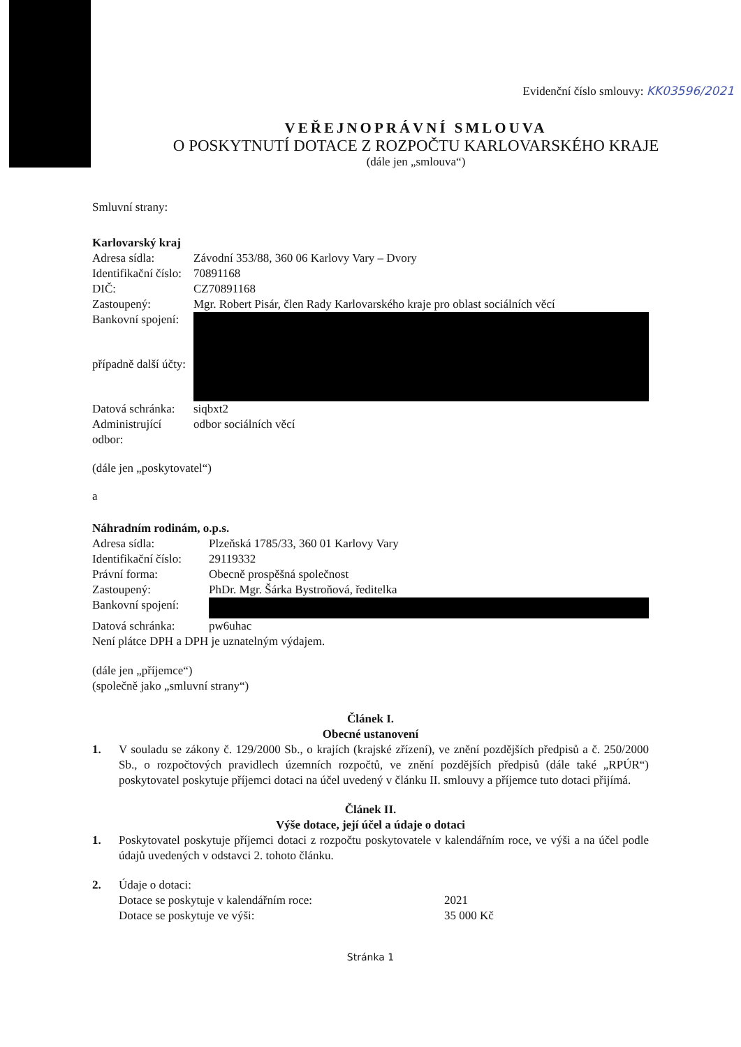Evidenční číslo smlouvy: KK03596/2021
VEŘEJNOPRÁVNÍ SMLOUVA
O POSKYTNUTÍ DOTACE Z ROZPOČTU KARLOVARSKÉHO KRAJE
(dále jen „smlouva“)
Smluvní strany:
| Karlovarský kraj | |
| Adresa sídla: | Závodní 353/88, 360 06 Karlovy Vary – Dvory |
| Identifikační číslo: | 70891168 |
| DIČ: | CZ70891168 |
| Zastoupený: | Mgr. Robert Pisár, člen Rady Karlovarského kraje pro oblast sociálních věcí |
| Bankovní spojení: | |
| případně další účty: | |
| Datová schránka: | siqbxt2 |
| Administrující odbor: | odbor sociálních věcí |
(dále jen „poskytovatel“)
a
| Náhradním rodinám, o.p.s. | |
| Adresa sídla: | Plzeňská 1785/33, 360 01 Karlovy Vary |
| Identifikační číslo: | 29119332 |
| Právní forma: | Obecně prospěšná společnost |
| Zastoupený: | PhDr. Mgr. Šárka Bystroňová, ředitelka |
| Bankovní spojení: | |
| Datová schránka: | pw6uhac |
| Není plátce DPH a DPH je uznatelným výdajem. | |
(dále jen „příjemce“)
(společně jako „smluvní strany“)
Článek I.
Obecné ustanovení
1. V souladu se zákony č. 129/2000 Sb., o krajích (krajské zřízení), ve znění pozdějších předpisů a č. 250/2000 Sb., o rozpočtových pravidlech územních rozpočtů, ve znění pozdějších předpisů (dále také „RPÚR“) poskytovatel poskytuje příjemci dotaci na účel uvedený v článku II. smlouvy a příjemce tuto dotaci přijímá.
Článek II.
Výše dotace, její účel a údaje o dotaci
1. Poskytovatel poskytuje příjemci dotaci z rozpočtu poskytovatele v kalendářním roce, ve výši a na účel podle údajů uvedených v odstavci 2. tohoto článku.
2. Údaje o dotaci:
| Dotace se poskytuje v kalendářním roce: | 2021 |
| Dotace se poskytuje ve výši: | 35 000 Kč |
Stránka 1